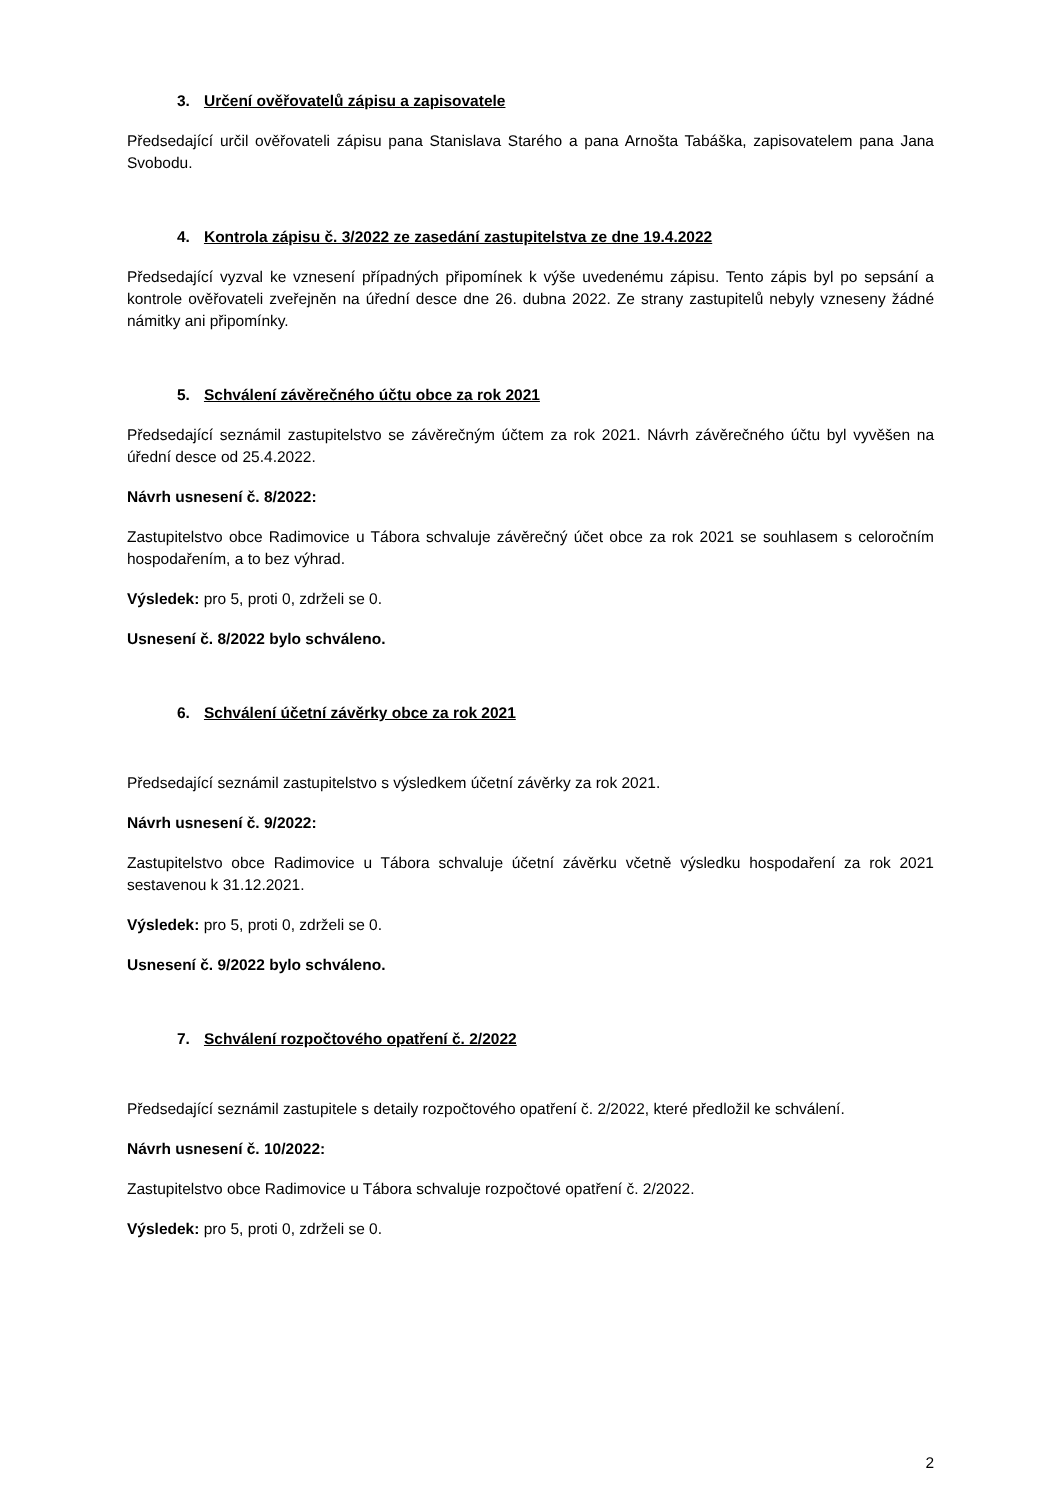3. Určení ověřovatelů zápisu a zapisovatele
Předsedající určil ověřovateli zápisu pana Stanislava Starého a pana Arnošta Tabáška, zapisovatelem pana Jana Svobodu.
4. Kontrola zápisu č. 3/2022 ze zasedání zastupitelstva ze dne 19.4.2022
Předsedající vyzval ke vznesení případných připomínek k výše uvedenému zápisu. Tento zápis byl po sepsání a kontrole ověřovateli zveřejněn na úřední desce dne 26. dubna 2022. Ze strany zastupitelů nebyly vzneseny žádné námitky ani připomínky.
5. Schválení závěrečného účtu obce za rok 2021
Předsedající seznámil zastupitelstvo se závěrečným účtem za rok 2021. Návrh závěrečného účtu byl vyvěšen na úřední desce od 25.4.2022.
Návrh usnesení č. 8/2022:
Zastupitelstvo obce Radimovice u Tábora schvaluje závěrečný účet obce za rok 2021 se souhlasem s celoročním hospodařením, a to bez výhrad.
Výsledek: pro 5, proti 0, zdrželi se 0.
Usnesení č. 8/2022 bylo schváleno.
6. Schválení účetní závěrky obce za rok 2021
Předsedající seznámil zastupitelstvo s výsledkem účetní závěrky za rok 2021.
Návrh usnesení č. 9/2022:
Zastupitelstvo obce Radimovice u Tábora schvaluje účetní závěrku včetně výsledku hospodaření za rok 2021 sestavenou k 31.12.2021.
Výsledek: pro 5, proti 0, zdrželi se 0.
Usnesení č. 9/2022 bylo schváleno.
7. Schválení rozpočtového opatření č. 2/2022
Předsedající seznámil zastupitele s detaily rozpočtového opatření č. 2/2022, které předložil ke schválení.
Návrh usnesení č. 10/2022:
Zastupitelstvo obce Radimovice u Tábora schvaluje rozpočtové opatření č. 2/2022.
Výsledek: pro 5, proti 0, zdrželi se 0.
2